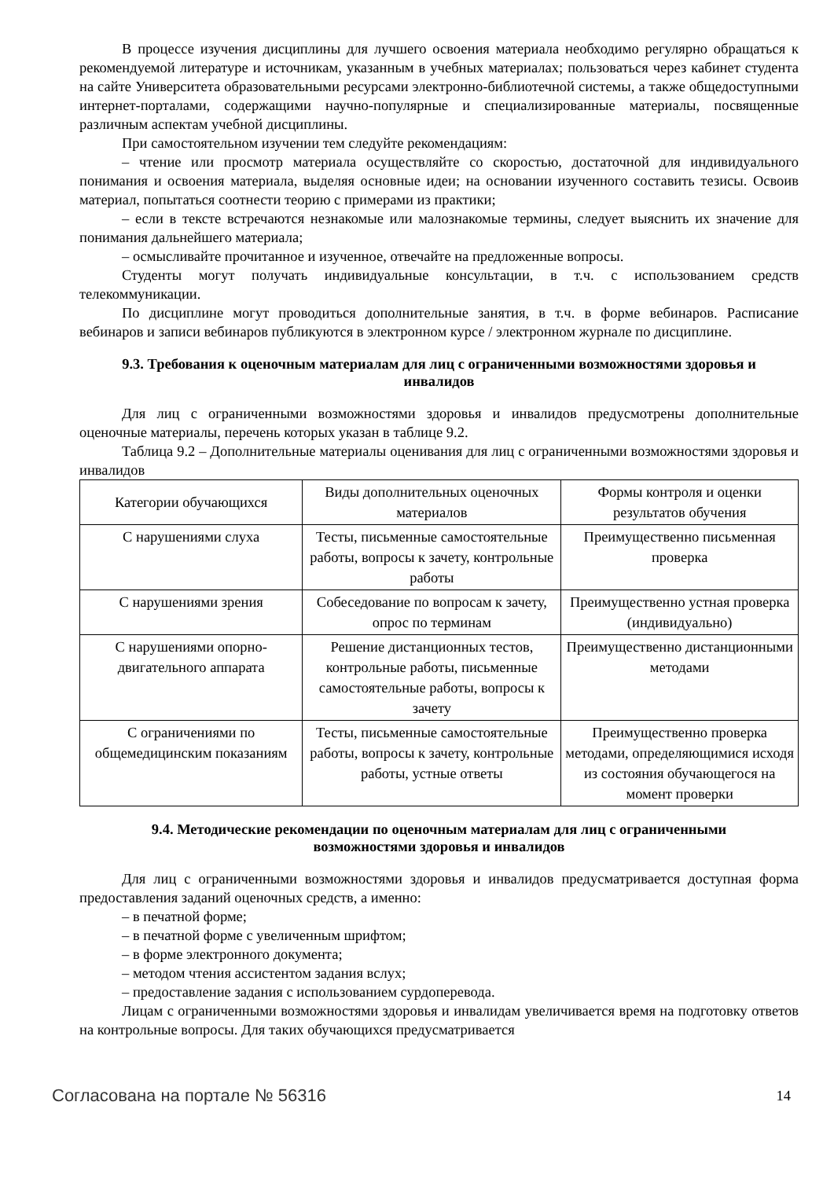В процессе изучения дисциплины для лучшего освоения материала необходимо регулярно обращаться к рекомендуемой литературе и источникам, указанным в учебных материалах; пользоваться через кабинет студента на сайте Университета образовательными ресурсами электронно-библиотечной системы, а также общедоступными интернет-порталами, содержащими научно-популярные и специализированные материалы, посвященные различным аспектам учебной дисциплины.
При самостоятельном изучении тем следуйте рекомендациям:
– чтение или просмотр материала осуществляйте со скоростью, достаточной для индивидуального понимания и освоения материала, выделяя основные идеи; на основании изученного составить тезисы. Освоив материал, попытаться соотнести теорию с примерами из практики;
– если в тексте встречаются незнакомые или малознакомые термины, следует выяснить их значение для понимания дальнейшего материала;
– осмысливайте прочитанное и изученное, отвечайте на предложенные вопросы.
Студенты могут получать индивидуальные консультации, в т.ч. с использованием средств телекоммуникации.
По дисциплине могут проводиться дополнительные занятия, в т.ч. в форме вебинаров. Расписание вебинаров и записи вебинаров публикуются в электронном курсе / электронном журнале по дисциплине.
9.3. Требования к оценочным материалам для лиц с ограниченными возможностями здоровья и инвалидов
Для лиц с ограниченными возможностями здоровья и инвалидов предусмотрены дополнительные оценочные материалы, перечень которых указан в таблице 9.2.
Таблица 9.2 – Дополнительные материалы оценивания для лиц с ограниченными возможностями здоровья и инвалидов
| Категории обучающихся | Виды дополнительных оценочных материалов | Формы контроля и оценки результатов обучения |
| --- | --- | --- |
| С нарушениями слуха | Тесты, письменные самостоятельные работы, вопросы к зачету, контрольные работы | Преимущественно письменная проверка |
| С нарушениями зрения | Собеседование по вопросам к зачету, опрос по терминам | Преимущественно устная проверка (индивидуально) |
| С нарушениями опорно-двигательного аппарата | Решение дистанционных тестов, контрольные работы, письменные самостоятельные работы, вопросы к зачету | Преимущественно дистанционными методами |
| С ограничениями по общемедицинским показаниям | Тесты, письменные самостоятельные работы, вопросы к зачету, контрольные работы, устные ответы | Преимущественно проверка методами, определяющимися исходя из состояния обучающегося на момент проверки |
9.4. Методические рекомендации по оценочным материалам для лиц с ограниченными возможностями здоровья и инвалидов
Для лиц с ограниченными возможностями здоровья и инвалидов предусматривается доступная форма предоставления заданий оценочных средств, а именно:
– в печатной форме;
– в печатной форме с увеличенным шрифтом;
– в форме электронного документа;
– методом чтения ассистентом задания вслух;
– предоставление задания с использованием сурдоперевода.
Лицам с ограниченными возможностями здоровья и инвалидам увеличивается время на подготовку ответов на контрольные вопросы. Для таких обучающихся предусматривается
Согласована на портале № 56316 14